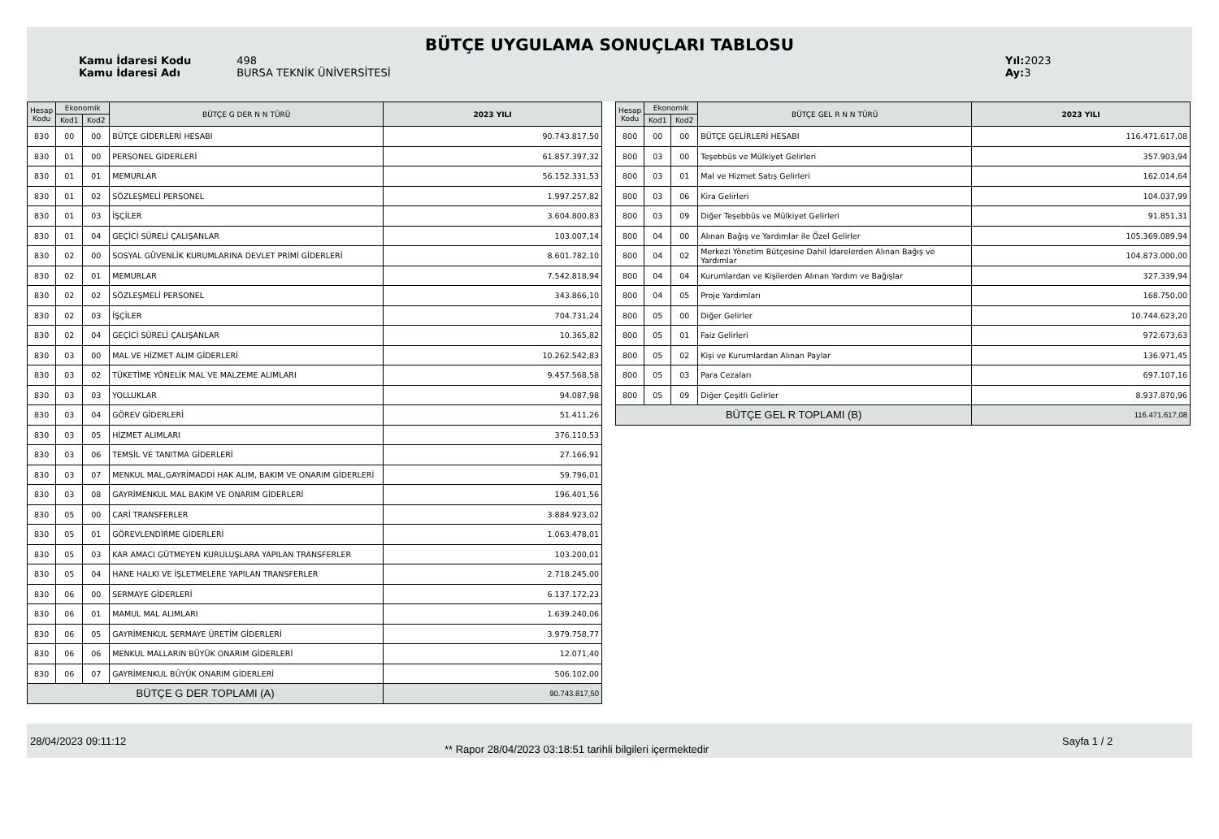BÜTÇE UYGULAMA SONUÇLARI TABLOSU
Kamu İdaresi Kodu 498
Kamu İdaresi Adı BURSA TEKNİK ÜNİVERSİTESİ
Yıl: 2023
Ay: 3
| Hesap Kodu | Ekonomik | | BÜTÇE G DER N N TÜRÜ | 2023 YILI |
| --- | --- | --- | --- | --- |
| | Kod1 | Kod2 | | |
| 830 | 00 | 00 | BÜTÇE GİDERLERİ HESABI | 90.743.817,50 |
| 830 | 01 | 00 | PERSONEL GİDERLERİ | 61.857.397,32 |
| 830 | 01 | 01 | MEMURLAR | 56.152.331,53 |
| 830 | 01 | 02 | SÖZLEŞMELİ PERSONEL | 1.997.257,82 |
| 830 | 01 | 03 | İŞÇİLER | 3.604.800,83 |
| 830 | 01 | 04 | GEÇİCİ SÜRELİ ÇALIŞANLAR | 103.007,14 |
| 830 | 02 | 00 | SOSYAL GÜVENLİK KURUMLARINA DEVLET PRİMİ GİDERLERİ | 8.601.782,10 |
| 830 | 02 | 01 | MEMURLAR | 7.542.818,94 |
| 830 | 02 | 02 | SÖZLEŞMELİ PERSONEL | 343.866,10 |
| 830 | 02 | 03 | İŞÇİLER | 704.731,24 |
| 830 | 02 | 04 | GEÇİCİ SÜRELİ ÇALIŞANLAR | 10.365,82 |
| 830 | 03 | 00 | MAL VE HİZMET ALIM GİDERLERİ | 10.262.542,83 |
| 830 | 03 | 02 | TÜKETİME YÖNELİK MAL VE MALZEME ALIMLARI | 9.457.568,58 |
| 830 | 03 | 03 | YOLLUKLAR | 94.087,98 |
| 830 | 03 | 04 | GÖREV GİDERLERİ | 51.411,26 |
| 830 | 03 | 05 | HİZMET ALIMLARI | 376.110,53 |
| 830 | 03 | 06 | TEMSİL VE TANITMA GİDERLERİ | 27.166,91 |
| 830 | 03 | 07 | MENKUL MAL,GAYRİMADDİ HAK ALIM, BAKIM VE ONARIM GİDERLERİ | 59.796,01 |
| 830 | 03 | 08 | GAYRİMENKUL MAL BAKIM VE ONARIM GİDERLERİ | 196.401,56 |
| 830 | 05 | 00 | CARİ TRANSFERLER | 3.884.923,02 |
| 830 | 05 | 01 | GÖREVLENDİRME GİDERLERİ | 1.063.478,01 |
| 830 | 05 | 03 | KAR AMACI GÜTMEYEN KURULUŞLARA YAPILAN TRANSFERLER | 103.200,01 |
| 830 | 05 | 04 | HANE HALKI VE İŞLETMELERE YAPILAN TRANSFERLER | 2.718.245,00 |
| 830 | 06 | 00 | SERMAYE GİDERLERİ | 6.137.172,23 |
| 830 | 06 | 01 | MAMUL MAL ALIMLARI | 1.639.240,06 |
| 830 | 06 | 05 | GAYRİMENKUL SERMAYE ÜRETİM GİDERLERİ | 3.979.758,77 |
| 830 | 06 | 06 | MENKUL MALLARIN BÜYÜK ONARIM GİDERLERİ | 12.071,40 |
| 830 | 06 | 07 | GAYRİMENKUL BÜYÜK ONARIM GİDERLERİ | 506.102,00 |
| BÜTÇE G DER TOPLAMI (A) | | | | 90.743.817,50 |
| Hesap Kodu | Ekonomik | | BÜTÇE GEL R N N TÜRÜ | 2023 YILI |
| --- | --- | --- | --- | --- |
| | Kod1 | Kod2 | | |
| 800 | 00 | 00 | BÜTÇE GELİRLERİ HESABI | 116.471.617,08 |
| 800 | 03 | 00 | Teşebbüs ve Mülkiyet Gelirleri | 357.903,94 |
| 800 | 03 | 01 | Mal ve Hizmet Satış Gelirleri | 162.014,64 |
| 800 | 03 | 06 | Kira Gelirleri | 104.037,99 |
| 800 | 03 | 09 | Diğer Teşebbüs ve Mülkiyet Gelirleri | 91.851,31 |
| 800 | 04 | 00 | Alınan Bağış ve Yardımlar ile Özel Gelirler | 105.369.089,94 |
| 800 | 04 | 02 | Merkezi Yönetim Bütçesine Dahil İdarelerden Alınan Bağış ve Yardımlar | 104.873.000,00 |
| 800 | 04 | 04 | Kurumlardan ve Kişilerden Alınan Yardım ve Bağışlar | 327.339,94 |
| 800 | 04 | 05 | Proje Yardımları | 168.750,00 |
| 800 | 05 | 00 | Diğer Gelirler | 10.744.623,20 |
| 800 | 05 | 01 | Faiz Gelirleri | 972.673,63 |
| 800 | 05 | 02 | Kişi ve Kurumlardan Alınan Paylar | 136.971,45 |
| 800 | 05 | 03 | Para Cezaları | 697.107,16 |
| 800 | 05 | 09 | Diğer Çeşitli Gelirler | 8.937.870,96 |
| BÜTÇE GEL R TOPLAMI (B) | | | | 116.471.617,08 |
28/04/2023 09:11:12
** Rapor 28/04/2023 03:18:51 tarihli bilgileri içermektedir
Sayfa 1 / 2